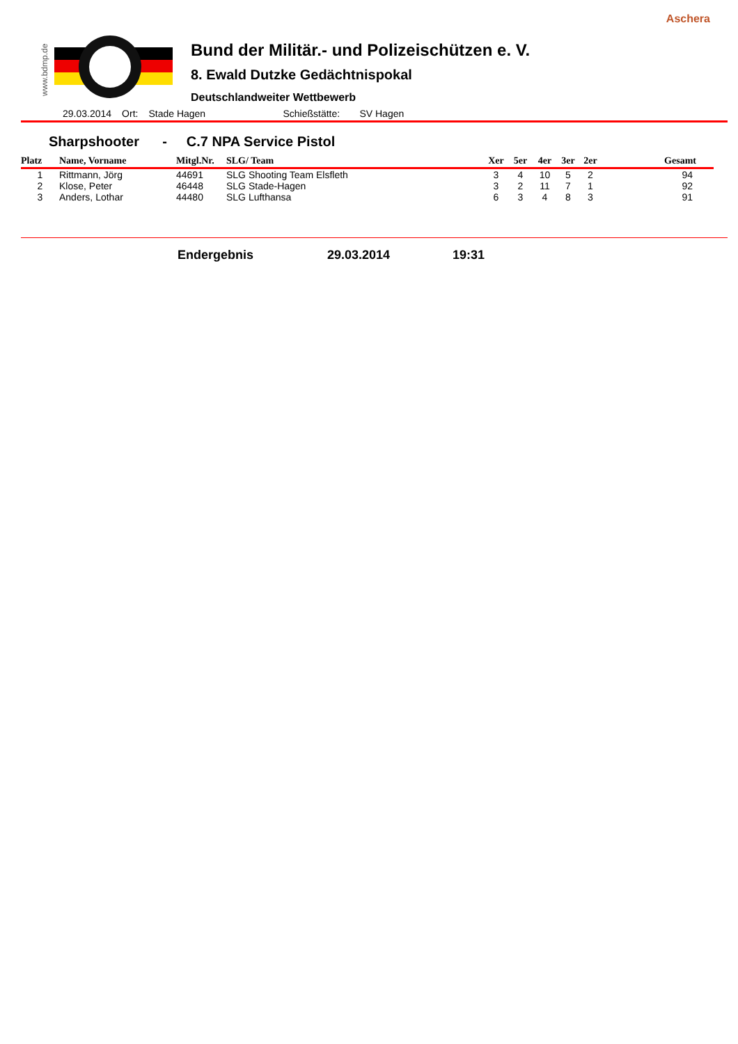Aschera
www.bdmp.de
Bund der Militär.- und Polizeischützen e. V.
8. Ewald Dutzke Gedächtnispokal
Deutschlandweiter Wettbewerb
29.03.2014 Ort: Stade Hagen Schießstätte: SV Hagen
Sharpshooter - C.7 NPA Service Pistol
| Platz | Name, Vorname | Mitgl.Nr. | SLG/ Team | Xer | 5er | 4er | 3er | 2er | Gesamt |
| --- | --- | --- | --- | --- | --- | --- | --- | --- | --- |
| 1 | Rittmann, Jörg | 44691 | SLG Shooting Team Elsfleth | 3 | 4 | 10 | 5 | 2 | 94 |
| 2 | Klose, Peter | 46448 | SLG Stade-Hagen | 3 | 2 | 11 | 7 | 1 | 92 |
| 3 | Anders, Lothar | 44480 | SLG Lufthansa | 6 | 3 | 4 | 8 | 3 | 91 |
Endergebnis 29.03.2014 19:31